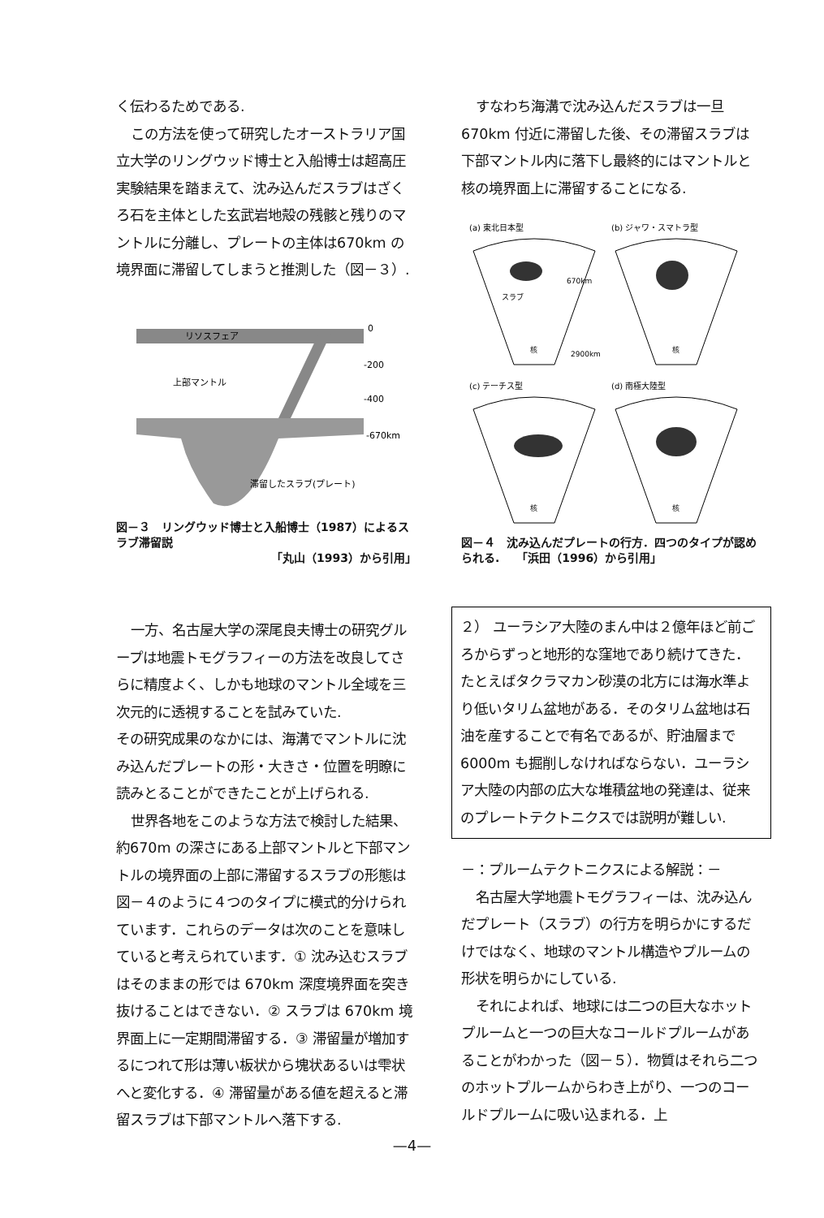く伝わるためである.
この方法を使って研究したオーストラリア国立大学のリングウッド博士と入船博士は超高圧実験結果を踏まえて、沈み込んだスラブはざくろ石を主体とした玄武岩地殻の残骸と残りのマントルに分離し、プレートの主体は670km の境界面に滞留してしまうと推測した（図－３）.
リソスフェア
0
-200
-400
-670km
上部マントル
滞留したスラブ(プレート)
図－３　リングウッド博士と入船博士（1987）によるスラブ滞留説
「丸山（1993）から引用」
一方、名古屋大学の深尾良夫博士の研究グループは地震トモグラフィーの方法を改良してさらに精度よく、しかも地球のマントル全域を三次元的に透視することを試みていた.
その研究成果のなかには、海溝でマントルに沈み込んだプレートの形・大きさ・位置を明瞭に読みとることができたことが上げられる.
世界各地をこのような方法で検討した結果、約670m の深さにある上部マントルと下部マントルの境界面の上部に滞留するスラブの形態は図－４のように４つのタイプに模式的分けられています．これらのデータは次のことを意味していると考えられています．① 沈み込むスラブはそのままの形では 670km 深度境界面を突き抜けることはできない．② スラブは 670km 境界面上に一定期間滞留する．③ 滞留量が増加するにつれて形は薄い板状から塊状あるいは雫状へと変化する．④ 滞留量がある値を超えると滞留スラブは下部マントルへ落下する.
すなわち海溝で沈み込んだスラブは一旦 670km 付近に滞留した後、その滞留スラブは下部マントル内に落下し最終的にはマントルと核の境界面上に滞留することになる.
(a) 東北日本型
(b) ジャワ・スマトラ型
(c) テーチス型
(d) 南極大陸型
スラブ
670km
2900km
核
核
核
核
図－４　沈み込んだプレートの行方．四つのタイプが認められる.　　「浜田（1996）から引用」
２） ユーラシア大陸のまん中は２億年ほど前ごろからずっと地形的な窪地であり続けてきた．たとえばタクラマカン砂漠の北方には海水準より低いタリム盆地がある．そのタリム盆地は石油を産することで有名であるが、貯油層まで 6000m も掘削しなければならない．ユーラシア大陸の内部の広大な堆積盆地の発達は、従来のプレートテクトニクスでは説明が難しい.
－：プルームテクトニクスによる解説：－
名古屋大学地震トモグラフィーは、沈み込んだプレート（スラブ）の行方を明らかにするだけではなく、地球のマントル構造やプルームの形状を明らかにしている.
それによれば、地球には二つの巨大なホットプルームと一つの巨大なコールドプルームがあることがわかった（図－５）．物質はそれら二つのホットプルームからわき上がり、一つのコールドプルームに吸い込まれる．上
—4—